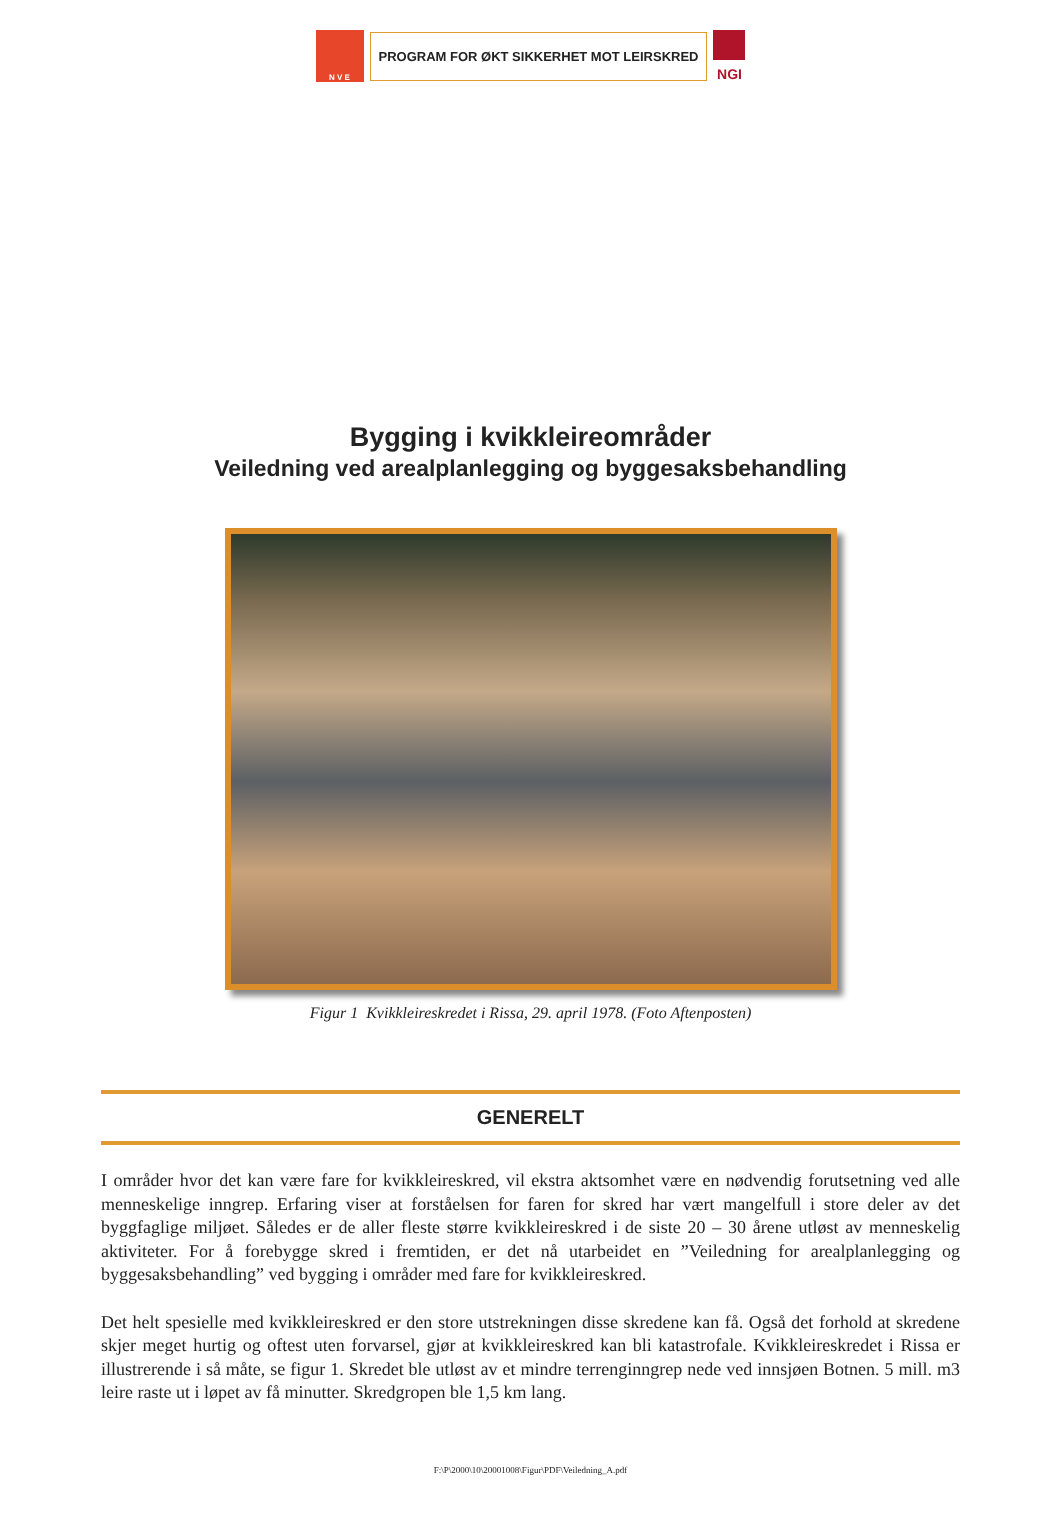N V E
PROGRAM FOR ØKT SIKKERHET MOT LEIRSKRED
NGI
Bygging i kvikkleireområder
Veiledning ved arealplanlegging og byggesaksbehandling
Figur 1 Kvikkleireskredet i Rissa, 29. april 1978. (Foto Aftenposten)
GENERELT
I områder hvor det kan være fare for kvikkleireskred, vil ekstra aktsomhet være en nødvendig forutsetning ved alle menneskelige inngrep. Erfaring viser at forståelsen for faren for skred har vært mangelfull i store deler av det byggfaglige miljøet. Således er de aller fleste større kvikkleireskred i de siste 20 – 30 årene utløst av menneskelig aktiviteter. For å forebygge skred i fremtiden, er det nå utarbeidet en ”Veiledning for arealplanlegging og byggesaksbehandling” ved bygging i områder med fare for kvikkleireskred.
Det helt spesielle med kvikkleireskred er den store utstrekningen disse skredene kan få. Også det forhold at skredene skjer meget hurtig og oftest uten forvarsel, gjør at kvikkleireskred kan bli katastrofale. Kvikkleireskredet i Rissa er illustrerende i så måte, se figur 1. Skredet ble utløst av et mindre terrenginngrep nede ved innsjøen Botnen. 5 mill. m3 leire raste ut i løpet av få minutter. Skredgropen ble 1,5 km lang.
F:\P\2000\10\20001008\Figur\PDF\Veiledning_A.pdf